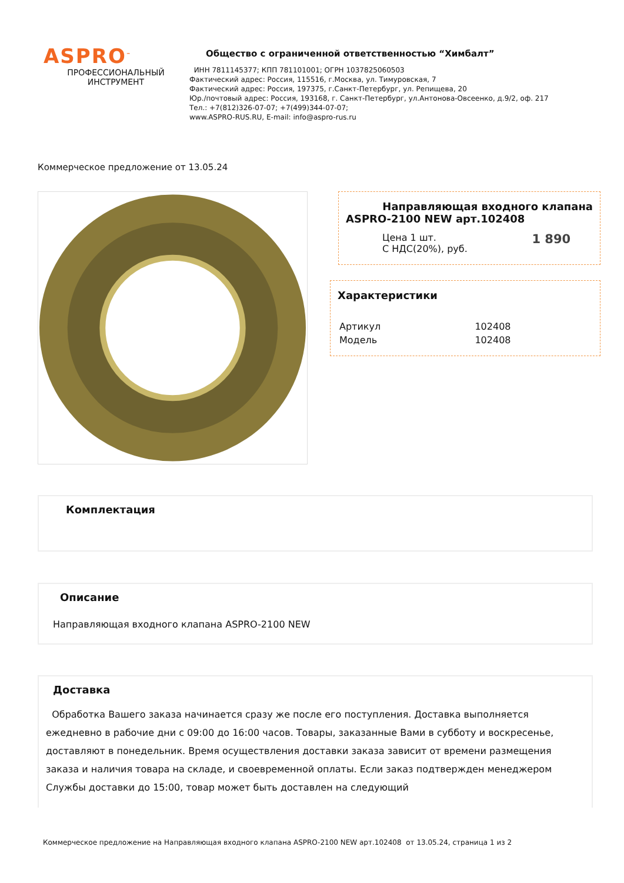ASPRO<sup>™</sup>
ПРОФЕССИОНАЛЬНЫЙ
ИНСТРУМЕНТ
Общество с ограниченной ответственностью “Химбалт”
ИНН 7811145377; КПП 781101001; ОГРН 1037825060503
Фактический адрес: Россия, 115516, г.Москва, ул. Тимуровская, 7
Фактический адрес: Россия, 197375, г.Санкт-Петербург, ул. Репищева, 20
Юр./почтовый адрес: Россия, 193168, г. Санкт-Петербург, ул.Антонова-Овсеенко, д.9/2, оф. 217
Тел.: +7(812)326-07-07; +7(499)344-07-07;
www.ASPRO-RUS.RU, E-mail: info@aspro-rus.ru
Коммерческое предложение от 13.05.24
Направляющая входного клапана
ASPRO-2100 NEW арт.102408
| Цена 1 шт. С НДС(20%), руб. | 1 890 |
Характеристики
| Артикул | 102408 |
| Модель | 102408 |
Комплектация
Описание
Направляющая входного клапана ASPRO-2100 NEW
Доставка
Обработка Вашего заказа начинается сразу же после его поступления. Доставка выполняется ежедневно в рабочие дни с 09:00 до 16:00 часов. Товары, заказанные Вами в субботу и воскресенье, доставляют в понедельник. Время осуществления доставки заказа зависит от времени размещения заказа и наличия товара на складе, и своевременной оплаты. Если заказ подтвержден менеджером Службы доставки до 15:00, товар может быть доставлен на следующий
Коммерческое предложение на Направляющая входного клапана ASPRO-2100 NEW арт.102408 от 13.05.24, страница 1 из 2